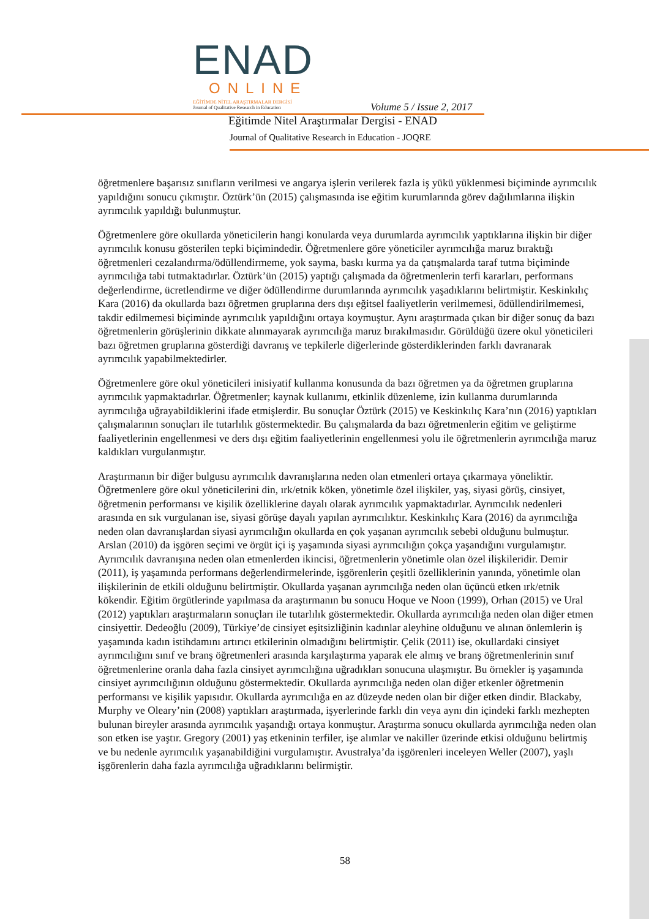ENAD
ONLINE
EĞİTİMDE NİTEL ARAŞTIRMALAR DERGİSİ
Journal of Qualitative Research in Education
Volume 5 / Issue 2, 2017
Eğitimde Nitel Araştırmalar Dergisi - ENAD
Journal of Qualitative Research in Education - JOQRE
öğretmenlere başarısız sınıfların verilmesi ve angarya işlerin verilerek fazla iş yükü yüklenmesi biçiminde ayrımcılık yapıldığını sonucu çıkmıştır. Öztürk’ün (2015) çalışmasında ise eğitim kurumlarında görev dağılımlarına ilişkin ayrımcılık yapıldığı bulunmuştur.
Öğretmenlere göre okullarda yöneticilerin hangi konularda veya durumlarda ayrımcılık yaptıklarına ilişkin bir diğer ayrımcılık konusu gösterilen tepki biçimindedir. Öğretmenlere göre yöneticiler ayrımcılığa maruz bıraktığı öğretmenleri cezalandırma/ödüllendirmeme, yok sayma, baskı kurma ya da çatışmalarda taraf tutma biçiminde ayrımcılığa tabi tutmaktadırlar. Öztürk’ün (2015) yaptığı çalışmada da öğretmenlerin terfi kararları, performans değerlendirme, ücretlendirme ve diğer ödüllendirme durumlarında ayrımcılık yaşadıklarını belirtmiştir. Keskinkılıç Kara (2016) da okullarda bazı öğretmen gruplarına ders dışı eğitsel faaliyetlerin verilmemesi, ödüllendirilmemesi, takdir edilmemesi biçiminde ayrımcılık yapıldığını ortaya koymuştur. Aynı araştırmada çıkan bir diğer sonuç da bazı öğretmenlerin görüşlerinin dikkate alınmayarak ayrımcılığa maruz bırakılmasıdır. Görüldüğü üzere okul yöneticileri bazı öğretmen gruplarına gösterdiği davranış ve tepkilerle diğerlerinde gösterdiklerinden farklı davranarak ayrımcılık yapabilmektedirler.
Öğretmenlere göre okul yöneticileri inisiyatif kullanma konusunda da bazı öğretmen ya da öğretmen gruplarına ayrımcılık yapmaktadırlar. Öğretmenler; kaynak kullanımı, etkinlik düzenleme, izin kullanma durumlarında ayrımcılığa uğrayabildiklerini ifade etmişlerdir. Bu sonuçlar Öztürk (2015) ve Keskinkılıç Kara’nın (2016) yaptıkları çalışmalarının sonuçları ile tutarlılık göstermektedir. Bu çalışmalarda da bazı öğretmenlerin eğitim ve geliştirme faaliyetlerinin engellenmesi ve ders dışı eğitim faaliyetlerinin engellenmesi yolu ile öğretmenlerin ayrımcılığa maruz kaldıkları vurgulanmıştır.
Araştırmanın bir diğer bulgusu ayrımcılık davranışlarına neden olan etmenleri ortaya çıkarmaya yöneliktir. Öğretmenlere göre okul yöneticilerini din, ırk/etnik köken, yönetimle özel ilişkiler, yaş, siyasi görüş, cinsiyet, öğretmenin performansı ve kişilik özelliklerine dayalı olarak ayrımcılık yapmaktadırlar. Ayrımcılık nedenleri arasında en sık vurgulanan ise, siyasi görüşe dayalı yapılan ayrımcılıktır. Keskinkılıç Kara (2016) da ayrımcılığa neden olan davranışlardan siyasi ayrımcılığın okullarda en çok yaşanan ayrımcılık sebebi olduğunu bulmuştur. Arslan (2010) da işgören seçimi ve örgüt içi iş yaşamında siyasi ayrımcılığın çokça yaşandığını vurgulamıştır. Ayrımcılık davranışına neden olan etmenlerden ikincisi, öğretmenlerin yönetimle olan özel ilişkileridir. Demir (2011), iş yaşamında performans değerlendirmelerinde, işgörenlerin çeşitli özelliklerinin yanında, yönetimle olan ilişkilerinin de etkili olduğunu belirtmiştir. Okullarda yaşanan ayrımcılığa neden olan üçüncü etken ırk/etnik kökendir. Eğitim örgütlerinde yapılmasa da araştırmanın bu sonucu Hoque ve Noon (1999), Orhan (2015) ve Ural (2012) yaptıkları araştırmaların sonuçları ile tutarlılık göstermektedir. Okullarda ayrımcılığa neden olan diğer etmen cinsiyettir. Dedeoğlu (2009), Türkiye’de cinsiyet eşitsizliğinin kadınlar aleyhine olduğunu ve alınan önlemlerin iş yaşamında kadın istihdamını artırıcı etkilerinin olmadığını belirtmiştir. Çelik (2011) ise, okullardaki cinsiyet ayrımcılığını sınıf ve branş öğretmenleri arasında karşılaştırma yaparak ele almış ve branş öğretmenlerinin sınıf öğretmenlerine oranla daha fazla cinsiyet ayrımcılığına uğradıkları sonucuna ulaşmıştır. Bu örnekler iş yaşamında cinsiyet ayrımcılığının olduğunu göstermektedir. Okullarda ayrımcılığa neden olan diğer etkenler öğretmenin performansı ve kişilik yapısıdır. Okullarda ayrımcılığa en az düzeyde neden olan bir diğer etken dindir. Blackaby, Murphy ve Oleary’nin (2008) yaptıkları araştırmada, işyerlerinde farklı din veya aynı din içindeki farklı mezhepten bulunan bireyler arasında ayrımcılık yaşandığı ortaya konmuştur. Araştırma sonucu okullarda ayrımcılığa neden olan son etken ise yaştır. Gregory (2001) yaş etkeninin terfiler, işe alımlar ve nakiller üzerinde etkisi olduğunu belirtmiş ve bu nedenle ayrımcılık yaşanabildiğini vurgulamıştır. Avustralya’da işgörenleri inceleyen Weller (2007), yaşlı işgörenlerin daha fazla ayrımcılığa uğradıklarını belirmiştir.
58